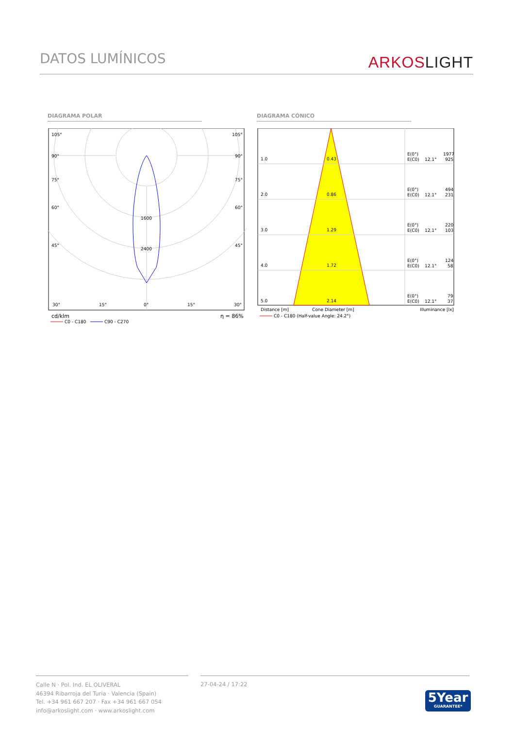DATOS LUMÍNICOS
ARKOS LIGHT
DIAGRAMA POLAR DIAGRAMA CÓNICO
105°
105°
90°
90°
75°
75°
60°
60°
45°
45°
1600
2400
30°
15°
0°
15°
30°
cd/klm
η = 86%
C0 - C180
C90 - C270
1.0
0.43
E(0°)
1977
E(C0)
12.1°
925
2.0
0.86
E(0°)
494
E(C0)
12.1°
231
3.0
1.29
E(0°)
220
E(C0)
12.1°
103
4.0
1.72
E(0°)
124
E(C0)
12.1°
58
5.0
2.14
E(0°)
79
E(C0)
12.1°
37
Distance [m]
Cone Diameter [m]
Illuminance [lx]
C0 - C180 (Half-value Angle: 24.2°)
Calle N · Pol. Ind. EL OLIVERAL
46394 Ribarroja del Turia · Valencia (Spain)
Tel. +34 961 667 207 · Fax +34 961 667 054
info@arkoslight.com · www.arkoslight.com
27-04-24 / 17:22
5Year
GUARANTEE*